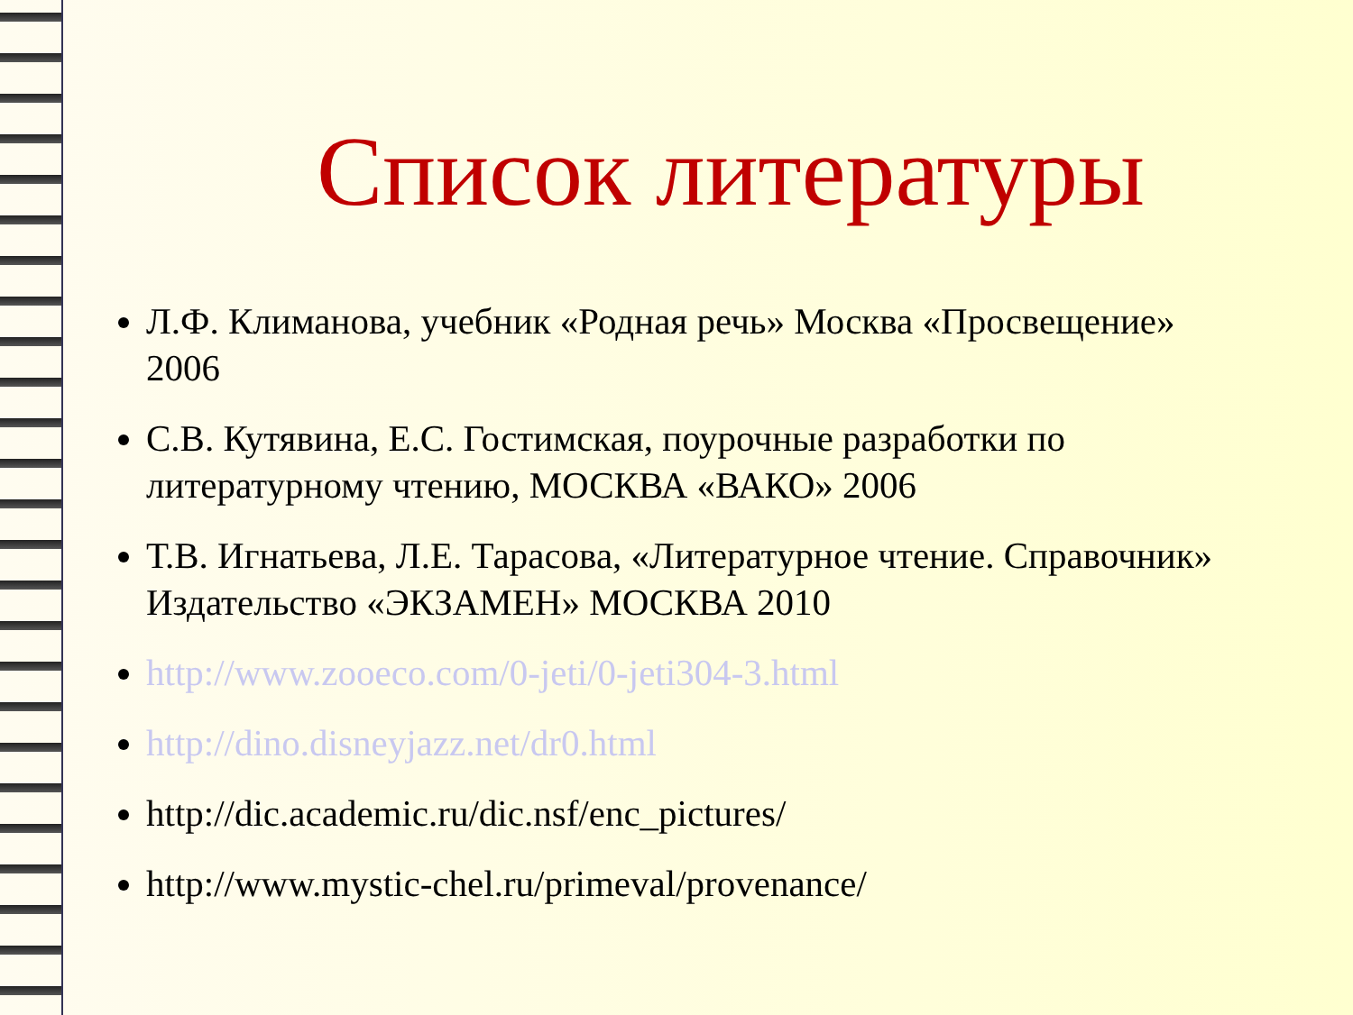Список литературы
Л.Ф. Климанова, учебник «Родная речь» Москва «Просвещение» 2006
С.В. Кутявина, Е.С. Гостимская, поурочные разработки по литературному чтению, МОСКВА «ВАКО» 2006
Т.В. Игнатьева, Л.Е. Тарасова, «Литературное чтение. Справочник» Издательство «ЭКЗАМЕН» МОСКВА 2010
http://www.zooeco.com/0-jeti/0-jeti304-3.html
http://dino.disneyjazz.net/dr0.html
http://dic.academic.ru/dic.nsf/enc_pictures/
http://www.mystic-chel.ru/primeval/provenance/